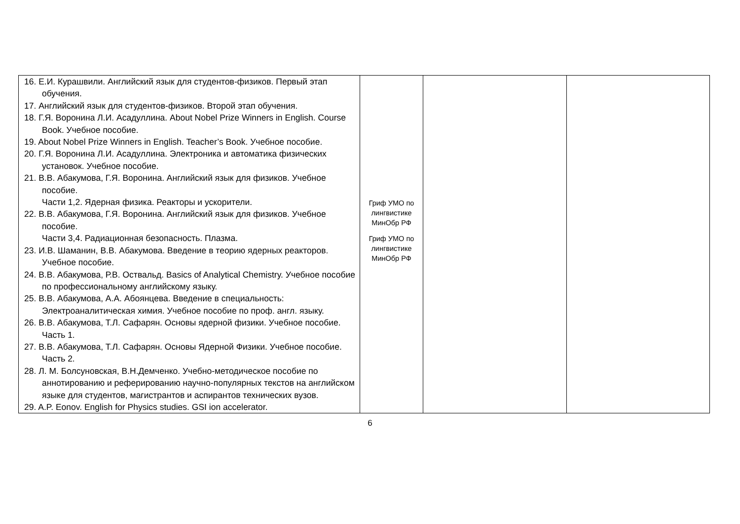| 16. Е.И. Курашвили. Английский язык для студентов-физиков. Первый этап обучения. 17. Английский язык для студентов-физиков. Второй этап обучения. 18. Г.Я. Воронина Л.И. Асадуллина. About Nobel Prize Winners in English. Course Book. Учебное пособие. 19. About Nobel Prize Winners in English. Teacher’s Book. Учебное пособие. 20. Г.Я. Воронина Л.И. Асадуллина. Электроника и автоматика физических установок. Учебное пособие. 21. В.В. Абакумова, Г.Я. Воронина. Английский язык для физиков. Учебное пособие. Части 1,2. Ядерная физика. Реакторы и ускорители. 22. В.В. Абакумова, Г.Я. Воронина. Английский язык для физиков. Учебное пособие. Части 3,4. Радиационная безопасность. Плазма. 23. И.В. Шаманин, В.В. Абакумова. Введение в теорию ядерных реакторов. Учебное пособие. 24. В.В. Абакумова, Р.В. Оствальд. Basics of Analytical Chemistry. Учебное пособие по профессиональному английскому языку. 25. В.В. Абакумова, А.А. Абоянцева. Введение в специальность: Электроаналитическая химия. Учебное пособие по проф. англ. языку. 26. В.В. Абакумова, Т.Л. Сафарян. Основы ядерной физики. Учебное пособие. Часть 1. 27. В.В. Абакумова, Т.Л. Сафарян. Основы Ядерной Физики. Учебное пособие. Часть 2. 28. Л. М. Болсуновская, В.Н.Демченко. Учебно-методическое пособие по аннотированию и реферированию научно-популярных текстов на английском языке для студентов, магистрантов и аспирантов технических вузов. 29. A.P. Eonov. English for Physics studies. GSI ion accelerator. | Гриф УМО по лингвистике МинОбр РФ Гриф УМО по лингвистике МинОбр РФ | | |
6